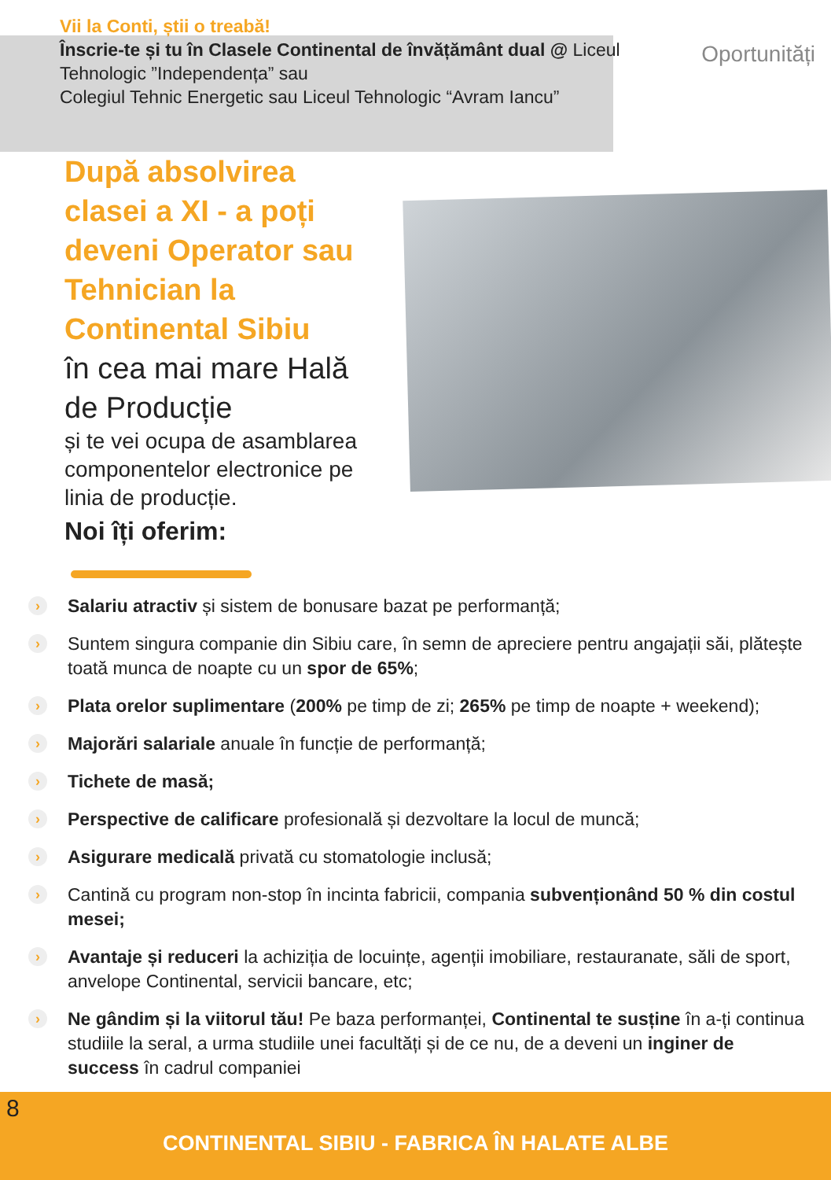Vii la Conti, știi o treabă!
Înscrie-te și tu în Clasele Continental de învățământ dual @ Liceul Tehnologic ”Independența” sau
Colegiul Tehnic Energetic sau Liceul Tehnologic “Avram Iancu”
Oportunități
După absolvirea clasei a XI - a poți deveni Operator sau Tehnician la Continental Sibiu
în cea mai mare Hală de Producție
și te vei ocupa de asamblarea componentelor electronice pe linia de producție.
Noi îți oferim:
›
Salariu atractiv și sistem de bonusare bazat pe performanță;
›
Suntem singura companie din Sibiu care, în semn de apreciere pentru angajații săi, plătește toată munca de noapte cu un spor de 65%;
›
Plata orelor suplimentare (200% pe timp de zi; 265% pe timp de noapte + weekend);
›
Majorări salariale anuale în funcție de performanță;
›
Tichete de masă;
›
Perspective de calificare profesională și dezvoltare la locul de muncă;
›
Asigurare medicală privată cu stomatologie inclusă;
›
Cantină cu program non-stop în incinta fabricii, compania subvenționând 50 % din costul mesei;
›
Avantaje și reduceri la achiziția de locuințe, agenții imobiliare, restauranate, săli de sport, anvelope Continental, servicii bancare, etc;
›
Ne gândim și la viitorul tău! Pe baza performanței, Continental te susține în a-ți continua studiile la seral, a urma studiile unei facultăți și de ce nu, de a deveni un inginer de success în cadrul companiei
8
CONTINENTAL SIBIU - FABRICA ÎN HALATE ALBE